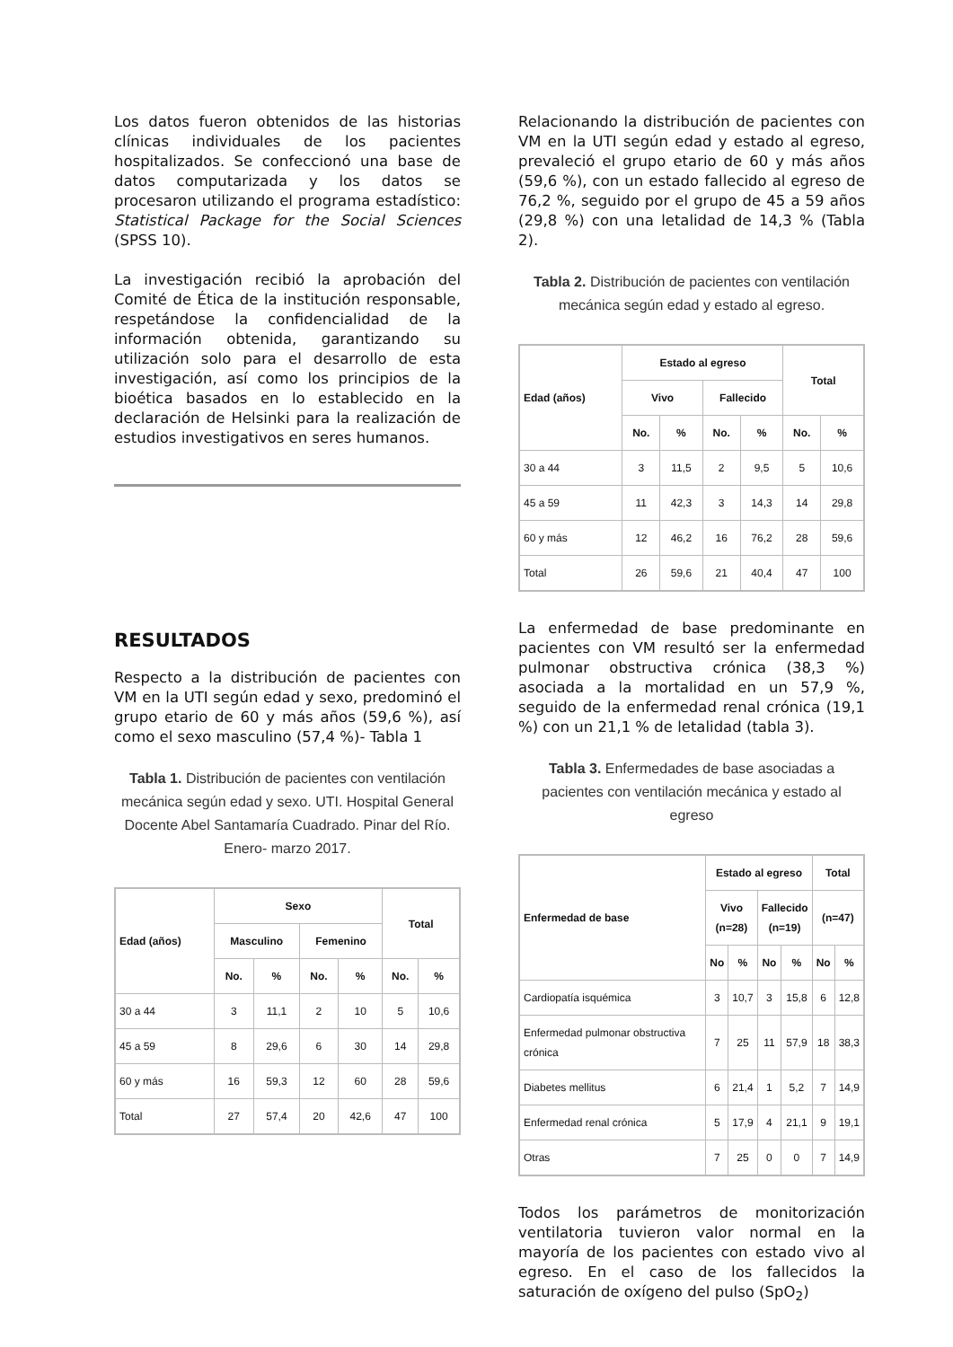Los datos fueron obtenidos de las historias clínicas individuales de los pacientes hospitalizados. Se confeccionó una base de datos computarizada y los datos se procesaron utilizando el programa estadístico: Statistical Package for the Social Sciences (SPSS 10).
La investigación recibió la aprobación del Comité de Ética de la institución responsable, respetándose la confidencialidad de la información obtenida, garantizando su utilización solo para el desarrollo de esta investigación, así como los principios de la bioética basados en lo establecido en la declaración de Helsinki para la realización de estudios investigativos en seres humanos.
RESULTADOS
Respecto a la distribución de pacientes con VM en la UTI según edad y sexo, predominó el grupo etario de 60 y más años (59,6 %), así como el sexo masculino (57,4 %)- Tabla 1
Tabla 1. Distribución de pacientes con ventilación mecánica según edad y sexo. UTI. Hospital General Docente Abel Santamaría Cuadrado. Pinar del Río. Enero- marzo 2017.
| Edad (años) | Sexo | | | | Total | |
| --- | --- | --- | --- | --- | --- | --- |
| | Masculino | | Femenino | | | |
| | No. | % | No. | % | No. | % |
| 30 a 44 | 3 | 11,1 | 2 | 10 | 5 | 10,6 |
| 45 a 59 | 8 | 29,6 | 6 | 30 | 14 | 29,8 |
| 60 y más | 16 | 59,3 | 12 | 60 | 28 | 59,6 |
| Total | 27 | 57,4 | 20 | 42,6 | 47 | 100 |
Relacionando la distribución de pacientes con VM en la UTI según edad y estado al egreso, prevaleció el grupo etario de 60 y más años (59,6 %), con un estado fallecido al egreso de 76,2 %, seguido por el grupo de 45 a 59 años (29,8 %) con una letalidad de 14,3 % (Tabla 2).
Tabla 2. Distribución de pacientes con ventilación mecánica según edad y estado al egreso.
| Edad (años) | Estado al egreso | | | | Total | |
| --- | --- | --- | --- | --- | --- | --- |
| | Vivo | | Fallecido | | | |
| | No. | % | No. | % | No. | % |
| 30 a 44 | 3 | 11,5 | 2 | 9,5 | 5 | 10,6 |
| 45 a 59 | 11 | 42,3 | 3 | 14,3 | 14 | 29,8 |
| 60 y más | 12 | 46,2 | 16 | 76,2 | 28 | 59,6 |
| Total | 26 | 59,6 | 21 | 40,4 | 47 | 100 |
La enfermedad de base predominante en pacientes con VM resultó ser la enfermedad pulmonar obstructiva crónica (38,3 %) asociada a la mortalidad en un 57,9 %, seguido de la enfermedad renal crónica (19,1 %) con un 21,1 % de letalidad (tabla 3).
Tabla 3. Enfermedades de base asociadas a pacientes con ventilación mecánica y estado al egreso
| Enfermedad de base | Estado al egreso | | | | Total | |
| --- | --- | --- | --- | --- | --- | --- |
| | Vivo (n=28) | | Fallecido (n=19) | | (n=47) | |
| | No | % | No | % | No | % |
| Cardiopatía isquémica | 3 | 10,7 | 3 | 15,8 | 6 | 12,8 |
| Enfermedad pulmonar obstructiva crónica | 7 | 25 | 11 | 57,9 | 18 | 38,3 |
| Diabetes mellitus | 6 | 21,4 | 1 | 5,2 | 7 | 14,9 |
| Enfermedad renal crónica | 5 | 17,9 | 4 | 21,1 | 9 | 19,1 |
| Otras | 7 | 25 | 0 | 0 | 7 | 14,9 |
Todos los parámetros de monitorización ventilatoria tuvieron valor normal en la mayoría de los pacientes con estado vivo al egreso. En el caso de los fallecidos la saturación de oxígeno del pulso (SpO<sub>2</sub>)